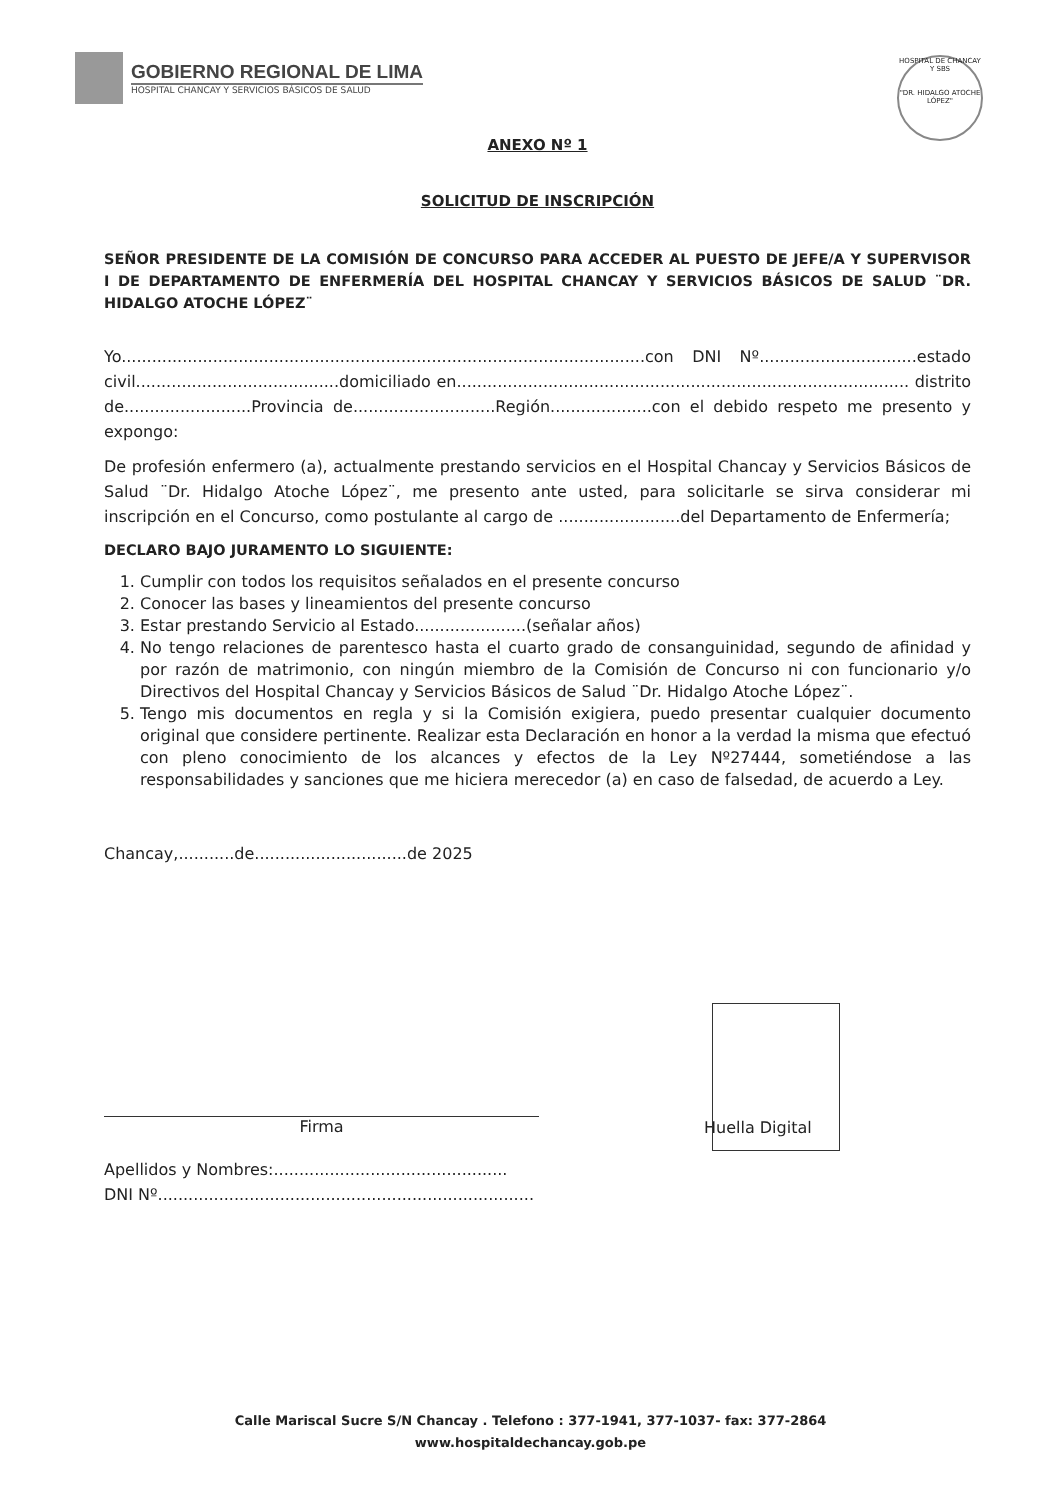GOBIERNO REGIONAL DE LIMA
HOSPITAL CHANCAY Y SERVICIOS BÁSICOS DE SALUD
HOSPITAL DE CHANCAY Y SBS
"DR. HIDALGO ATOCHE LÓPEZ"
ANEXO Nº 1
SOLICITUD DE INSCRIPCIÓN
SEÑOR PRESIDENTE DE LA COMISIÓN DE CONCURSO PARA ACCEDER AL PUESTO DE JEFE/A Y SUPERVISOR I DE DEPARTAMENTO DE ENFERMERÍA DEL HOSPITAL CHANCAY Y SERVICIOS BÁSICOS DE SALUD ¨DR. HIDALGO ATOCHE LÓPEZ¨
Yo.......................................................................................................con DNI Nº...............................estado civil........................................domiciliado en......................................................................................... distrito de.........................Provincia de............................Región....................con el debido respeto me presento y expongo:
De profesión enfermero (a), actualmente prestando servicios en el Hospital Chancay y Servicios Básicos de Salud ¨Dr. Hidalgo Atoche López¨, me presento ante usted, para solicitarle se sirva considerar mi inscripción en el Concurso, como postulante al cargo de ........................del Departamento de Enfermería;
DECLARO BAJO JURAMENTO LO SIGUIENTE:
1. Cumplir con todos los requisitos señalados en el presente concurso
2. Conocer las bases y lineamientos del presente concurso
3. Estar prestando Servicio al Estado......................(señalar años)
4. No tengo relaciones de parentesco hasta el cuarto grado de consanguinidad, segundo de afinidad y por razón de matrimonio, con ningún miembro de la Comisión de Concurso ni con funcionario y/o Directivos del Hospital Chancay y Servicios Básicos de Salud ¨Dr. Hidalgo Atoche López¨.
5. Tengo mis documentos en regla y si la Comisión exigiera, puedo presentar cualquier documento original que considere pertinente. Realizar esta Declaración en honor a la verdad la misma que efectuó con pleno conocimiento de los alcances y efectos de la Ley Nº27444, sometiéndose a las responsabilidades y sanciones que me hiciera merecedor (a) en caso de falsedad, de acuerdo a Ley.
Chancay,...........de..............................de 2025
Firma Huella Digital
Apellidos y Nombres:..............................................
DNI Nº..........................................................................
Calle Mariscal Sucre S/N Chancay . Telefono : 377-1941, 377-1037- fax: 377-2864
www.hospitaldechancay.gob.pe